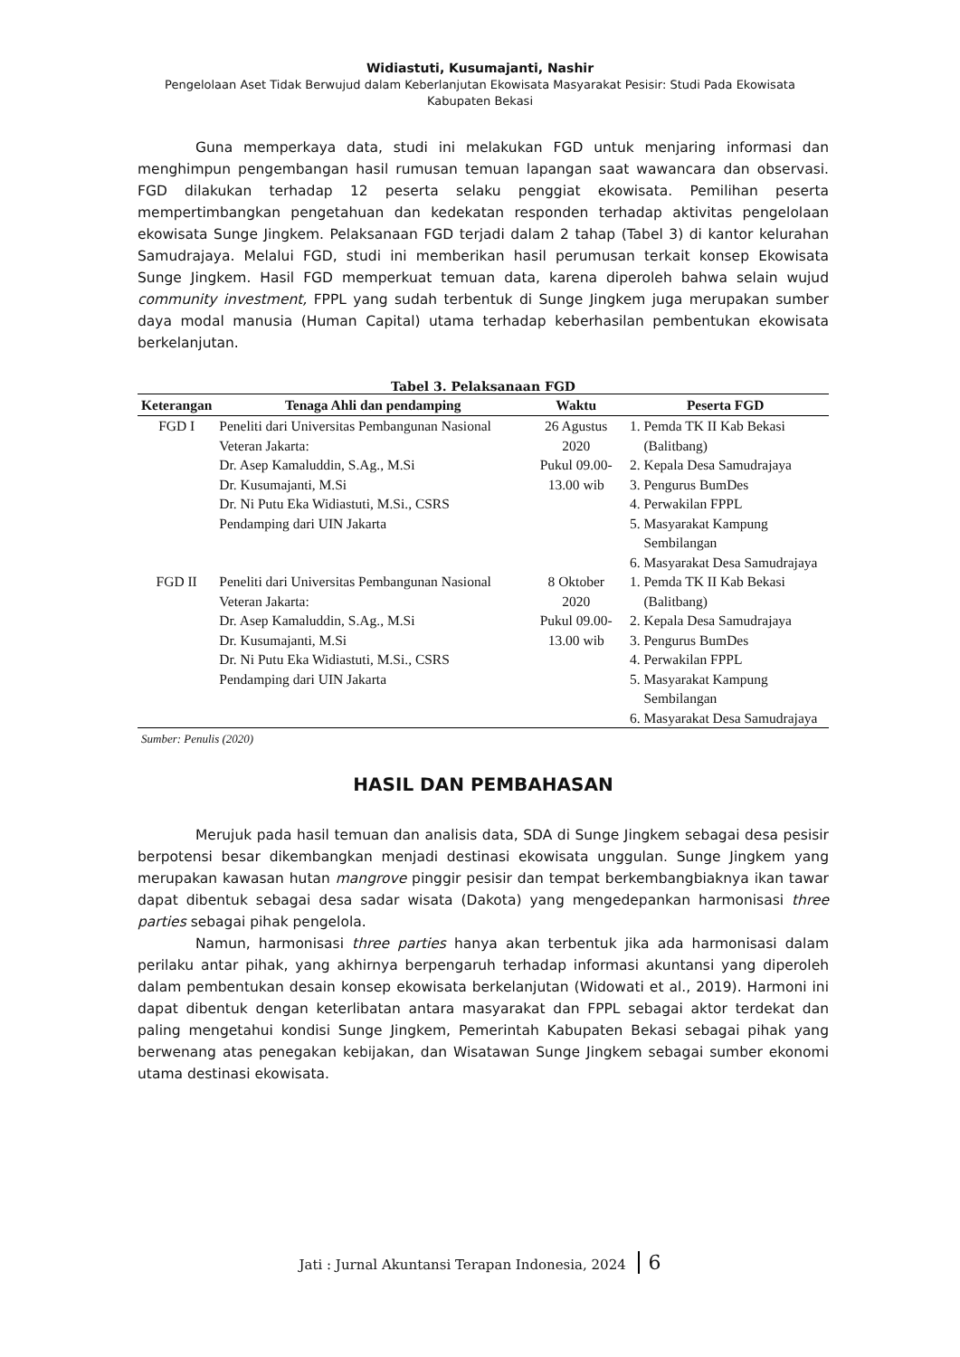Widiastuti, Kusumajanti, Nashir
Pengelolaan Aset Tidak Berwujud dalam Keberlanjutan Ekowisata Masyarakat Pesisir: Studi Pada Ekowisata
Kabupaten Bekasi
Guna memperkaya data, studi ini melakukan FGD untuk menjaring informasi dan menghimpun pengembangan hasil rumusan temuan lapangan saat wawancara dan observasi. FGD dilakukan terhadap 12 peserta selaku penggiat ekowisata. Pemilihan peserta mempertimbangkan pengetahuan dan kedekatan responden terhadap aktivitas pengelolaan ekowisata Sunge Jingkem. Pelaksanaan FGD terjadi dalam 2 tahap (Tabel 3) di kantor kelurahan Samudrajaya. Melalui FGD, studi ini memberikan hasil perumusan terkait konsep Ekowisata Sunge Jingkem. Hasil FGD memperkuat temuan data, karena diperoleh bahwa selain wujud community investment, FPPL yang sudah terbentuk di Sunge Jingkem juga merupakan sumber daya modal manusia (Human Capital) utama terhadap keberhasilan pembentukan ekowisata berkelanjutan.
Tabel 3. Pelaksanaan FGD
| Keterangan | Tenaga Ahli dan pendamping | Waktu | Peserta FGD |
| --- | --- | --- | --- |
| FGD I | Peneliti dari Universitas Pembangunan Nasional Veteran Jakarta: Dr. Asep Kamaluddin, S.Ag., M.Si Dr. Kusumajanti, M.Si Dr. Ni Putu Eka Widiastuti, M.Si., CSRS Pendamping dari UIN Jakarta | 26 Agustus 2020 Pukul 09.00- 13.00 wib | 1. Pemda TK II Kab Bekasi (Balitbang) 2. Kepala Desa Samudrajaya 3. Pengurus BumDes 4. Perwakilan FPPL 5. Masyarakat Kampung Sembilangan 6. Masyarakat Desa Samudrajaya |
| FGD II | Peneliti dari Universitas Pembangunan Nasional Veteran Jakarta: Dr. Asep Kamaluddin, S.Ag., M.Si Dr. Kusumajanti, M.Si Dr. Ni Putu Eka Widiastuti, M.Si., CSRS Pendamping dari UIN Jakarta | 8 Oktober 2020 Pukul 09.00- 13.00 wib | 1. Pemda TK II Kab Bekasi (Balitbang) 2. Kepala Desa Samudrajaya 3. Pengurus BumDes 4. Perwakilan FPPL 5. Masyarakat Kampung Sembilangan 6. Masyarakat Desa Samudrajaya |
Sumber: Penulis (2020)
HASIL DAN PEMBAHASAN
Merujuk pada hasil temuan dan analisis data, SDA di Sunge Jingkem sebagai desa pesisir berpotensi besar dikembangkan menjadi destinasi ekowisata unggulan. Sunge Jingkem yang merupakan kawasan hutan mangrove pinggir pesisir dan tempat berkembangbiaknya ikan tawar dapat dibentuk sebagai desa sadar wisata (Dakota) yang mengedepankan harmonisasi three parties sebagai pihak pengelola.
Namun, harmonisasi three parties hanya akan terbentuk jika ada harmonisasi dalam perilaku antar pihak, yang akhirnya berpengaruh terhadap informasi akuntansi yang diperoleh dalam pembentukan desain konsep ekowisata berkelanjutan (Widowati et al., 2019). Harmoni ini dapat dibentuk dengan keterlibatan antara masyarakat dan FPPL sebagai aktor terdekat dan paling mengetahui kondisi Sunge Jingkem, Pemerintah Kabupaten Bekasi sebagai pihak yang berwenang atas penegakan kebijakan, dan Wisatawan Sunge Jingkem sebagai sumber ekonomi utama destinasi ekowisata.
Jati : Jurnal Akuntansi Terapan Indonesia, 2024 6